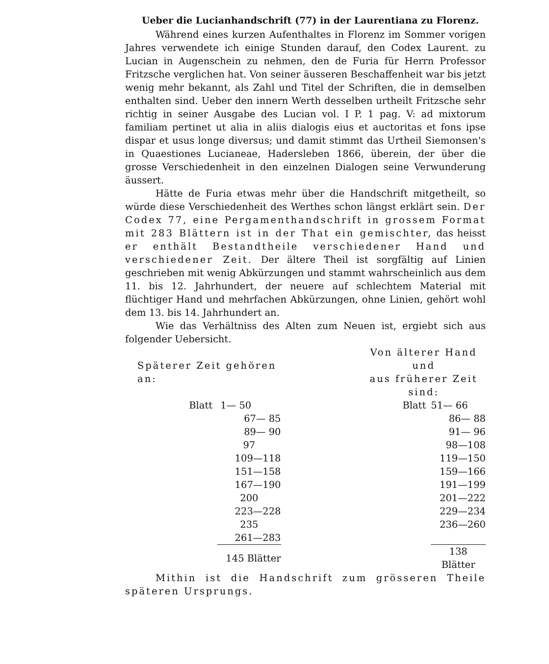Ueber die Lucianhandschrift (77) in der Laurentiana zu Florenz.
Während eines kurzen Aufenthaltes in Florenz im Sommer vorigen Jahres verwendete ich einige Stunden darauf, den Codex Laurent. zu Lucian in Augenschein zu nehmen, den de Furia für Herrn Professor Fritzsche verglichen hat. Von seiner äusseren Beschaffenheit war bis jetzt wenig mehr bekannt, als Zahl und Titel der Schriften, die in demselben enthalten sind. Ueber den innern Werth desselben urtheilt Fritzsche sehr richtig in seiner Ausgabe des Lucian vol. I P. 1 pag. V: ad mixtorum familiam pertinet ut alia in aliis dialogis eius et auctoritas et fons ipse dispar et usus longe diversus; und damit stimmt das Urtheil Siemonsen's in Quaestiones Lucianeae, Hadersleben 1866, überein, der über die grosse Verschiedenheit in den einzelnen Dialogen seine Verwunderung äussert.
Hätte de Furia etwas mehr über die Handschrift mitgetheilt, so würde diese Verschiedenheit des Werthes schon längst erklärt sein. Der Codex 77, eine Pergamenthandschrift in grossem Format mit 283 Blättern ist in der That ein gemischter, das heisst er enthält Bestandtheile verschiedener Hand und verschiedener Zeit. Der ältere Theil ist sorgfältig auf Linien geschrieben mit wenig Abkürzungen und stammt wahrscheinlich aus dem 11. bis 12. Jahrhundert, der neuere auf schlechtem Material mit flüchtiger Hand und mehrfachen Abkürzungen, ohne Linien, gehört wohl dem 13. bis 14. Jahrhundert an.
Wie das Verhältniss des Alten zum Neuen ist, ergiebt sich aus folgender Uebersicht.
| Späterer Zeit gehören an: | | | Von älterer Hand und aus früherer Zeit sind: | |
| Blatt | 1— 50 | | Blatt | 51— 66 |
| | 67— 85 | | | 86— 88 |
| | 89— 90 | | | 91— 96 |
| | 97 | | | 98—108 |
| | 109—118 | | | 119—150 |
| | 151—158 | | | 159—166 |
| | 167—190 | | | 191—199 |
| | 200 | | | 201—222 |
| | 223—228 | | | 229—234 |
| | 235 | | | 236—260 |
| | 261—283 | | | |
| | 145 Blätter | | | 138 Blätter |
Mithin ist die Handschrift zum grösseren Theile späteren Ursprungs.